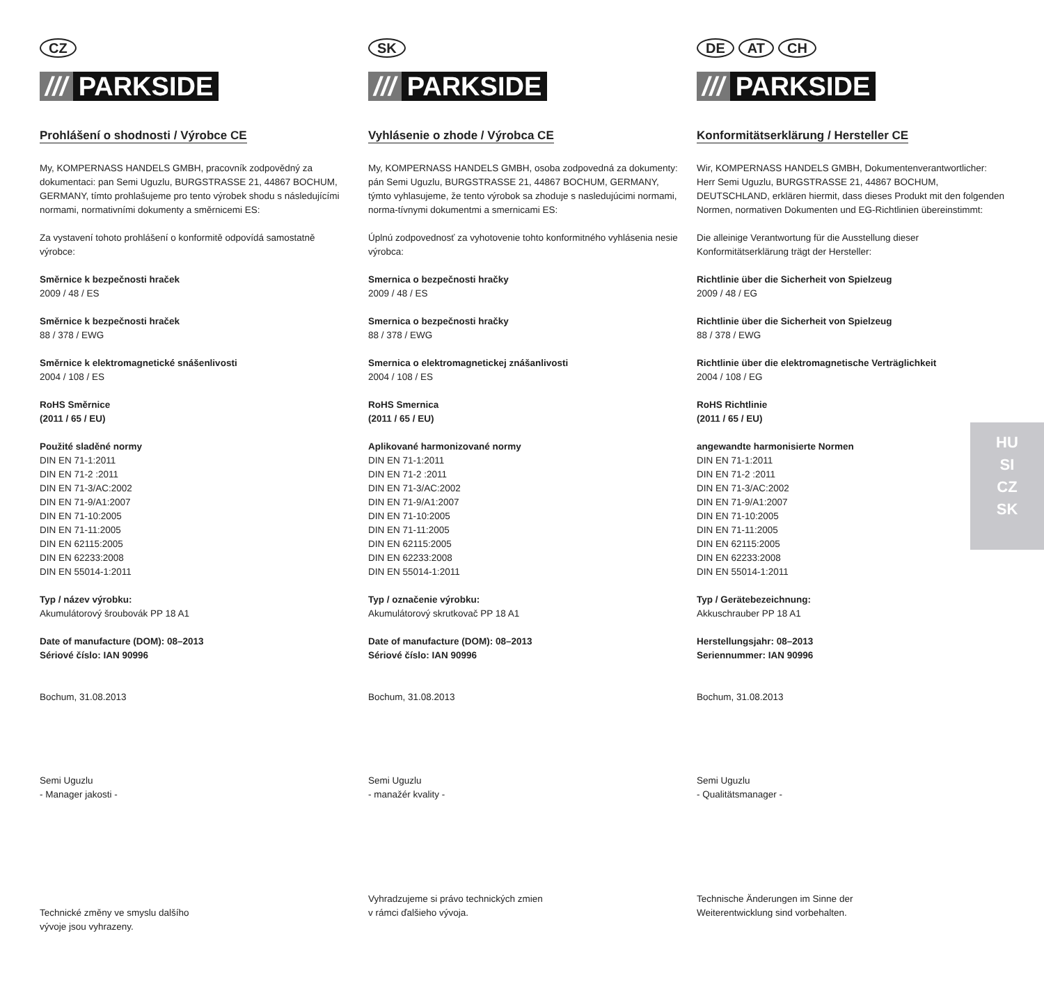CZ
/// PARKSIDE
Prohlášení o shodnosti / Výrobce CE
My, KOMPERNASS HANDELS GMBH, pracovník zodpovědný za dokumentaci: pan Semi Uguzlu, BURGSTRASSE 21, 44867 BOCHUM, GERMANY, tímto prohlašujeme pro tento výrobek shodu s následujícími normami, normativními dokumenty a směrnicemi ES:
Za vystavení tohoto prohlášení o konformitě odpovídá samostatně výrobce:
Směrnice k bezpečnosti hraček
2009 / 48 / ES
Směrnice k bezpečnosti hraček
88 / 378 / EWG
Směrnice k elektromagnetické snášenlivosti
2004 / 108 / ES
RoHS Směrnice
(2011 / 65 / EU)
Použité sladěné normy
DIN EN 71-1:2011
DIN EN 71-2 :2011
DIN EN 71-3/AC:2002
DIN EN 71-9/A1:2007
DIN EN 71-10:2005
DIN EN 71-11:2005
DIN EN 62115:2005
DIN EN 62233:2008
DIN EN 55014-1:2011
Typ / název výrobku:
Akumulátorový šroubovák PP 18 A1
Date of manufacture (DOM): 08–2013
Sériové číslo: IAN 90996
Bochum, 31.08.2013
Semi Uguzlu
- Manager jakosti -
Technické změny ve smyslu dalšího
vývoje jsou vyhrazeny.
SK
/// PARKSIDE
Vyhlásenie o zhode / Výrobca CE
My, KOMPERNASS HANDELS GMBH, osoba zodpovedná za dokumenty: pán Semi Uguzlu, BURGSTRASSE 21, 44867 BOCHUM, GERMANY, týmto vyhlasujeme, že tento výrobok sa zhoduje s nasledujúcimi normami, norma-tívnymi dokumentmi a smernicami ES:
Úplnú zodpovednosť za vyhotovenie tohto konformitného vyhlásenia nesie výrobca:
Smernica o bezpečnosti hračky
2009 / 48 / ES
Smernica o bezpečnosti hračky
88 / 378 / EWG
Smernica o elektromagnetickej znášanlivosti
2004 / 108 / ES
RoHS Smernica
(2011 / 65 / EU)
Aplikované harmonizované normy
DIN EN 71-1:2011
DIN EN 71-2 :2011
DIN EN 71-3/AC:2002
DIN EN 71-9/A1:2007
DIN EN 71-10:2005
DIN EN 71-11:2005
DIN EN 62115:2005
DIN EN 62233:2008
DIN EN 55014-1:2011
Typ / označenie výrobku:
Akumulátorový skrutkovač PP 18 A1
Date of manufacture (DOM): 08–2013
Sériové číslo: IAN 90996
Bochum, 31.08.2013
Semi Uguzlu
- manažér kvality -
Vyhradzujeme si právo technických zmien
v rámci ďalšieho vývoja.
DE AT CH
/// PARKSIDE
Konformitätserklärung / Hersteller CE
Wir, KOMPERNASS HANDELS GMBH, Dokumentenverantwortlicher: Herr Semi Uguzlu, BURGSTRASSE 21, 44867 BOCHUM, DEUTSCHLAND, erklären hiermit, dass dieses Produkt mit den folgenden Normen, normativen Dokumenten und EG-Richtlinien übereinstimmt:
Die alleinige Verantwortung für die Ausstellung dieser Konformitätserklärung trägt der Hersteller:
Richtlinie über die Sicherheit von Spielzeug
2009 / 48 / EG
Richtlinie über die Sicherheit von Spielzeug
88 / 378 / EWG
Richtlinie über die elektromagnetische Verträglichkeit
2004 / 108 / EG
RoHS Richtlinie
(2011 / 65 / EU)
angewandte harmonisierte Normen
DIN EN 71-1:2011
DIN EN 71-2 :2011
DIN EN 71-3/AC:2002
DIN EN 71-9/A1:2007
DIN EN 71-10:2005
DIN EN 71-11:2005
DIN EN 62115:2005
DIN EN 62233:2008
DIN EN 55014-1:2011
Typ / Gerätebezeichnung:
Akkuschrauber PP 18 A1
Herstellungsjahr: 08–2013
Seriennummer: IAN 90996
Bochum, 31.08.2013
Semi Uguzlu
- Qualitätsmanager -
Technische Änderungen im Sinne der
Weiterentwicklung sind vorbehalten.
HU
SI
CZ
SK